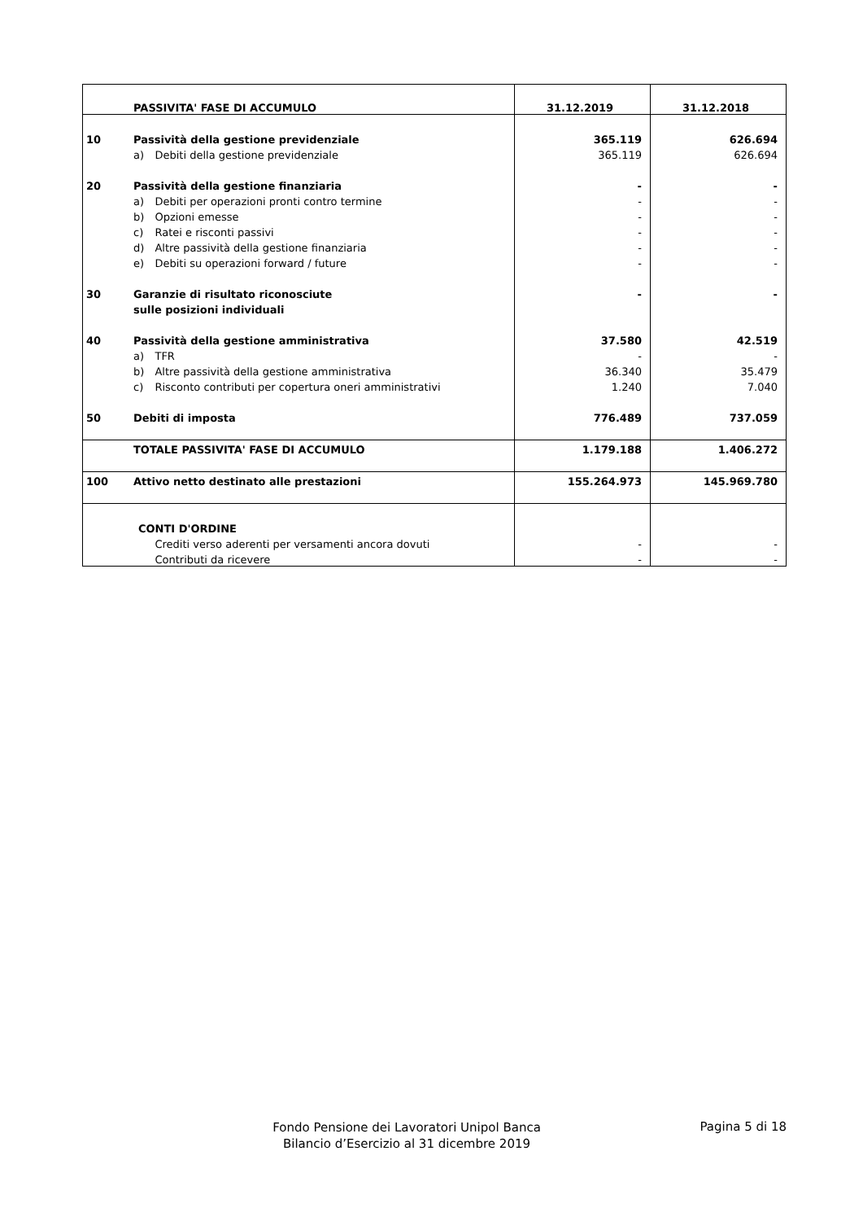| | PASSIVITA' FASE DI ACCUMULO | | 31.12.2019 | 31.12.2018 |
| 10 | Passività della gestione previdenziale | | 365.119 | 626.694 |
| | a) | Debiti della gestione previdenziale | 365.119 | 626.694 |
| 20 | Passività della gestione finanziaria | | - | - |
| | a) | Debiti per operazioni pronti contro termine | - | - |
| | b) | Opzioni emesse | - | - |
| | c) | Ratei e risconti passivi | - | - |
| | d) | Altre passività della gestione finanziaria | - | - |
| | e) | Debiti su operazioni forward / future | - | - |
| 30 | Garanzie di risultato riconosciute | | - | - |
| | sulle posizioni individuali | | | |
| 40 | Passività della gestione amministrativa | | 37.580 | 42.519 |
| | a) | TFR | - | - |
| | b) | Altre passività della gestione amministrativa | 36.340 | 35.479 |
| | c) | Risconto contributi per copertura oneri amministrativi | 1.240 | 7.040 |
| 50 | Debiti di imposta | | 776.489 | 737.059 |
| | TOTALE PASSIVITA' FASE DI ACCUMULO | | 1.179.188 | 1.406.272 |
| 100 | Attivo netto destinato alle prestazioni | | 155.264.973 | 145.969.780 |
| | CONTI D'ORDINE | | | |
| | | Crediti verso aderenti per versamenti ancora dovuti | - | - |
| | | Contributi da ricevere | - | - |
Fondo Pensione dei Lavoratori Unipol Banca
Bilancio d’Esercizio al 31 dicembre 2019
Pagina 5 di 18